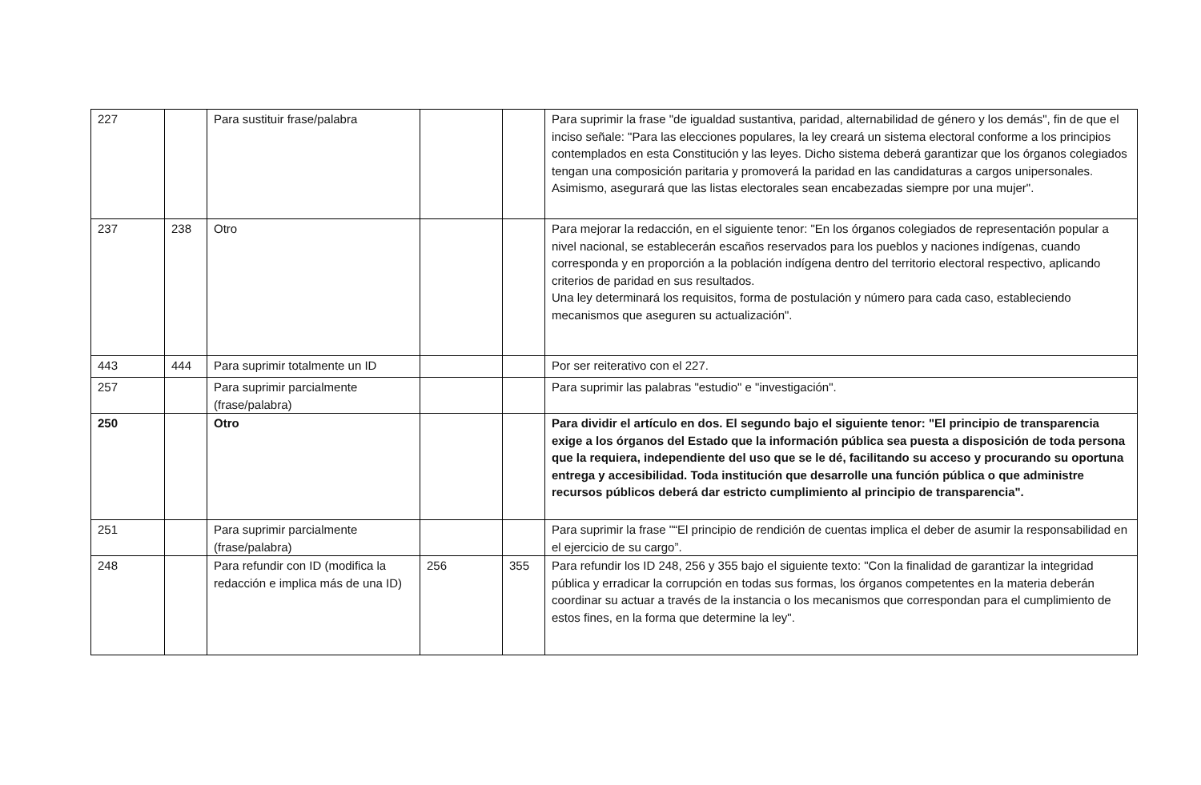| 227 | | Para sustituir frase/palabra | | | Para suprimir la frase "de igualdad sustantiva, paridad, alternabilidad de género y los demás", fin de que el inciso señale: "Para las elecciones populares, la ley creará un sistema electoral conforme a los principios contemplados en esta Constitución y las leyes. Dicho sistema deberá garantizar que los órganos colegiados tengan una composición paritaria y promoverá la paridad en las candidaturas a cargos unipersonales. Asimismo, asegurará que las listas electorales sean encabezadas siempre por una mujer". |
| 237 | 238 | Otro | | | Para mejorar la redacción, en el siguiente tenor: "En los órganos colegiados de representación popular a nivel nacional, se establecerán escaños reservados para los pueblos y naciones indígenas, cuando corresponda y en proporción a la población indígena dentro del territorio electoral respectivo, aplicando criterios de paridad en sus resultados. Una ley determinará los requisitos, forma de postulación y número para cada caso, estableciendo mecanismos que aseguren su actualización". |
| 443 | 444 | Para suprimir totalmente un ID | | | Por ser reiterativo con el 227. |
| 257 | | Para suprimir parcialmente (frase/palabra) | | | Para suprimir las palabras "estudio" e "investigación". |
| 250 | | Otro | | | Para dividir el artículo en dos. El segundo bajo el siguiente tenor: "El principio de transparencia exige a los órganos del Estado que la información pública sea puesta a disposición de toda persona que la requiera, independiente del uso que se le dé, facilitando su acceso y procurando su oportuna entrega y accesibilidad. Toda institución que desarrolle una función pública o que administre recursos públicos deberá dar estricto cumplimiento al principio de transparencia". |
| 251 | | Para suprimir parcialmente (frase/palabra) | | | Para suprimir la frase "“El principio de rendición de cuentas implica el deber de asumir la responsabilidad en el ejercicio de su cargo”. |
| 248 | | Para refundir con ID (modifica la redacción e implica más de una ID) | 256 | 355 | Para refundir los ID 248, 256 y 355 bajo el siguiente texto: "Con la finalidad de garantizar la integridad pública y erradicar la corrupción en todas sus formas, los órganos competentes en la materia deberán coordinar su actuar a través de la instancia o los mecanismos que correspondan para el cumplimiento de estos fines, en la forma que determine la ley". |